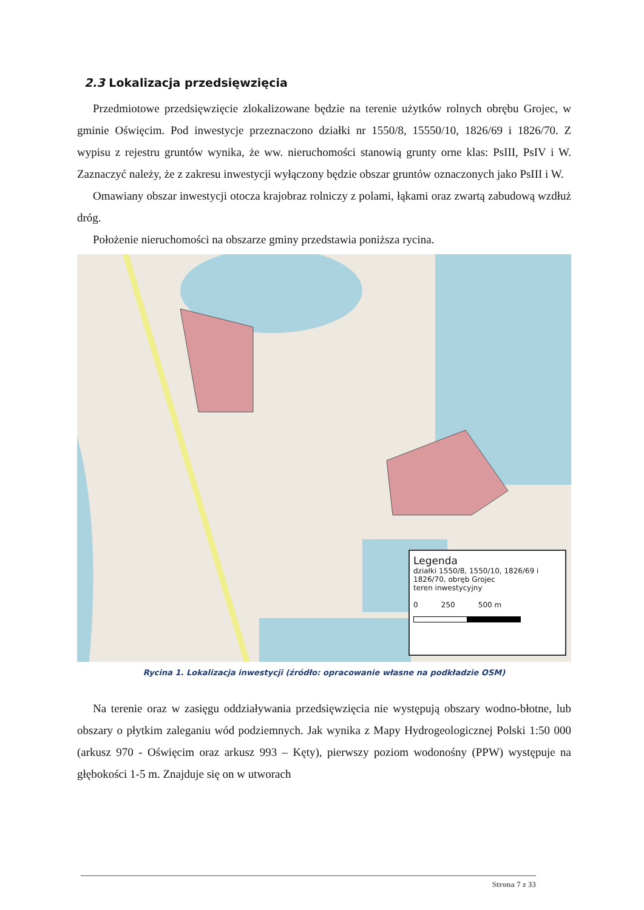2.3 Lokalizacja przedsięwzięcia
Przedmiotowe przedsięwzięcie zlokalizowane będzie na terenie użytków rolnych obrębu Grojec, w gminie Oświęcim. Pod inwestycje przeznaczono działki nr 1550/8, 15550/10, 1826/69 i 1826/70. Z wypisu z rejestru gruntów wynika, że ww. nieruchomości stanowią grunty orne klas: PsIII, PsIV i W. Zaznaczyć należy, że z zakresu inwestycji wyłączony będzie obszar gruntów oznaczonych jako PsIII i W.
Omawiany obszar inwestycji otocza krajobraz rolniczy z polami, łąkami oraz zwartą zabudową wzdłuż dróg.
Położenie nieruchomości na obszarze gminy przedstawia poniższa rycina.
Legenda
działki 1550/8, 1550/10, 1826/69 i 1826/70, obręb Grojec
teren inwestycyjny
0 250 500 m
Rycina 1. Lokalizacja inwestycji (źródło: opracowanie własne na podkładzie OSM)
Na terenie oraz w zasięgu oddziaływania przedsięwzięcia nie występują obszary wodno-błotne, lub obszary o płytkim zaleganiu wód podziemnych. Jak wynika z Mapy Hydrogeologicznej Polski 1:50 000 (arkusz 970 - Oświęcim oraz arkusz 993 – Kęty), pierwszy poziom wodonośny (PPW) występuje na głębokości 1-5 m. Znajduje się on w utworach
Strona 7 z 33